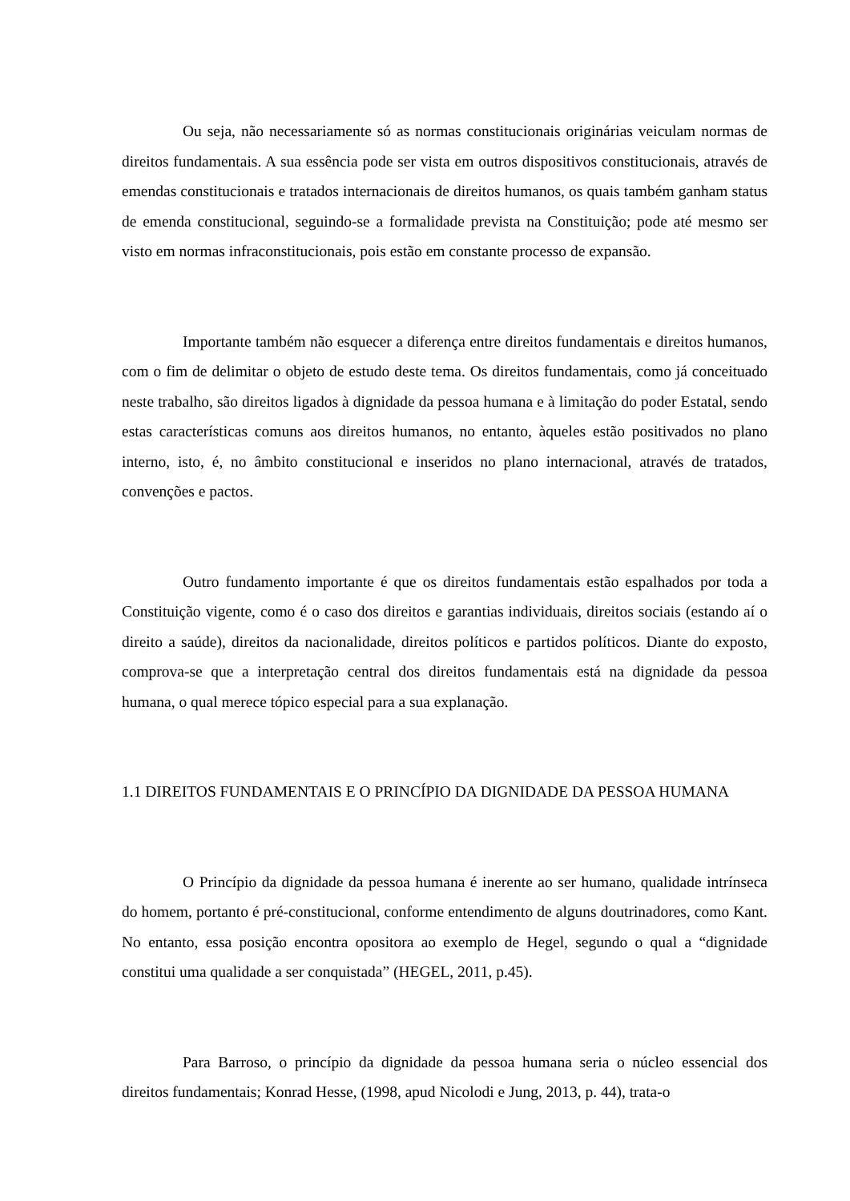Ou seja, não necessariamente só as normas constitucionais originárias veiculam normas de direitos fundamentais. A sua essência pode ser vista em outros dispositivos constitucionais, através de emendas constitucionais e tratados internacionais de direitos humanos, os quais também ganham status de emenda constitucional, seguindo-se a formalidade prevista na Constituição; pode até mesmo ser visto em normas infraconstitucionais, pois estão em constante processo de expansão.
Importante também não esquecer a diferença entre direitos fundamentais e direitos humanos, com o fim de delimitar o objeto de estudo deste tema. Os direitos fundamentais, como já conceituado neste trabalho, são direitos ligados à dignidade da pessoa humana e à limitação do poder Estatal, sendo estas características comuns aos direitos humanos, no entanto, àqueles estão positivados no plano interno, isto, é, no âmbito constitucional e inseridos no plano internacional, através de tratados, convenções e pactos.
Outro fundamento importante é que os direitos fundamentais estão espalhados por toda a Constituição vigente, como é o caso dos direitos e garantias individuais, direitos sociais (estando aí o direito a saúde), direitos da nacionalidade, direitos políticos e partidos políticos. Diante do exposto, comprova-se que a interpretação central dos direitos fundamentais está na dignidade da pessoa humana, o qual merece tópico especial para a sua explanação.
1.1 DIREITOS FUNDAMENTAIS E O PRINCÍPIO DA DIGNIDADE DA PESSOA HUMANA
O Princípio da dignidade da pessoa humana é inerente ao ser humano, qualidade intrínseca do homem, portanto é pré-constitucional, conforme entendimento de alguns doutrinadores, como Kant. No entanto, essa posição encontra opositora ao exemplo de Hegel, segundo o qual a “dignidade constitui uma qualidade a ser conquistada” (HEGEL, 2011, p.45).
Para Barroso, o princípio da dignidade da pessoa humana seria o núcleo essencial dos direitos fundamentais; Konrad Hesse, (1998, apud Nicolodi e Jung, 2013, p. 44), trata-o